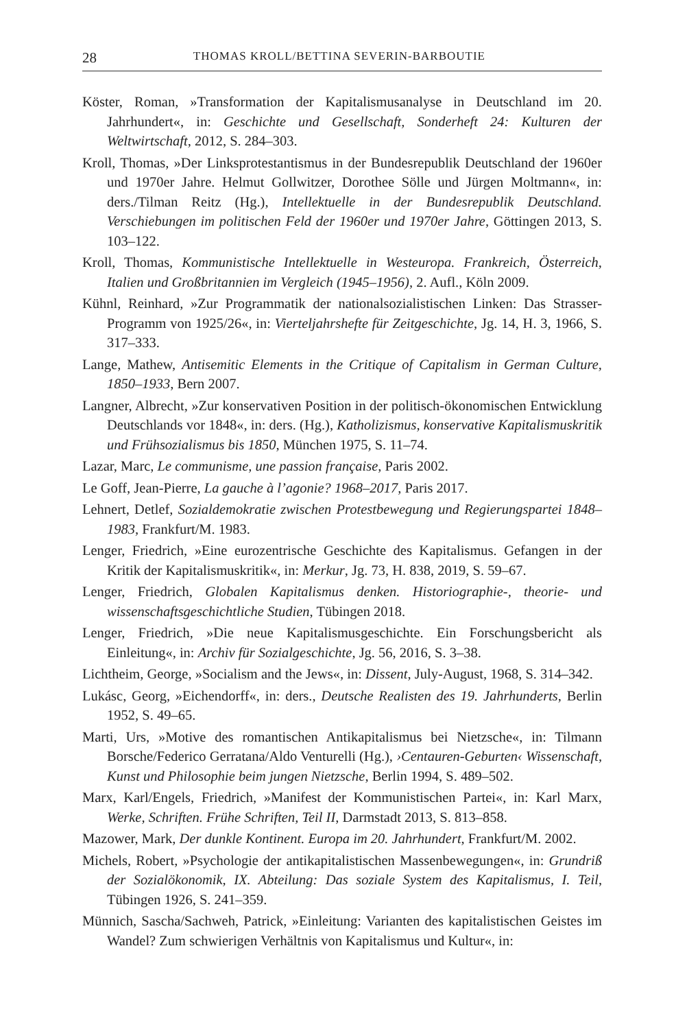28 THOMAS KROLL/BETTINA SEVERIN-BARBOUTIE
Köster, Roman, »Transformation der Kapitalismusanalyse in Deutschland im 20. Jahrhundert«, in: Geschichte und Gesellschaft, Sonderheft 24: Kulturen der Weltwirtschaft, 2012, S. 284–303.
Kroll, Thomas, »Der Linksprotestantismus in der Bundesrepublik Deutschland der 1960er und 1970er Jahre. Helmut Gollwitzer, Dorothee Sölle und Jürgen Moltmann«, in: ders./Tilman Reitz (Hg.), Intellektuelle in der Bundesrepublik Deutschland. Verschiebungen im politischen Feld der 1960er und 1970er Jahre, Göttingen 2013, S. 103–122.
Kroll, Thomas, Kommunistische Intellektuelle in Westeuropa. Frankreich, Österreich, Italien und Großbritannien im Vergleich (1945–1956), 2. Aufl., Köln 2009.
Kühnl, Reinhard, »Zur Programmatik der nationalsozialistischen Linken: Das Strasser-Programm von 1925/26«, in: Vierteljahrshefte für Zeitgeschichte, Jg. 14, H. 3, 1966, S. 317–333.
Lange, Mathew, Antisemitic Elements in the Critique of Capitalism in German Culture, 1850–1933, Bern 2007.
Langner, Albrecht, »Zur konservativen Position in der politisch-ökonomischen Entwicklung Deutschlands vor 1848«, in: ders. (Hg.), Katholizismus, konservative Kapitalismuskritik und Frühsozialismus bis 1850, München 1975, S. 11–74.
Lazar, Marc, Le communisme, une passion française, Paris 2002.
Le Goff, Jean-Pierre, La gauche à l’agonie? 1968–2017, Paris 2017.
Lehnert, Detlef, Sozialdemokratie zwischen Protestbewegung und Regierungspartei 1848–1983, Frankfurt/M. 1983.
Lenger, Friedrich, »Eine eurozentrische Geschichte des Kapitalismus. Gefangen in der Kritik der Kapitalismuskritik«, in: Merkur, Jg. 73, H. 838, 2019, S. 59–67.
Lenger, Friedrich, Globalen Kapitalismus denken. Historiographie-, theorie- und wissenschaftsgeschichtliche Studien, Tübingen 2018.
Lenger, Friedrich, »Die neue Kapitalismusgeschichte. Ein Forschungsbericht als Einleitung«, in: Archiv für Sozialgeschichte, Jg. 56, 2016, S. 3–38.
Lichtheim, George, »Socialism and the Jews«, in: Dissent, July-August, 1968, S. 314–342.
Lukásc, Georg, »Eichendorff«, in: ders., Deutsche Realisten des 19. Jahrhunderts, Berlin 1952, S. 49–65.
Marti, Urs, »Motive des romantischen Antikapitalismus bei Nietzsche«, in: Tilmann Borsche/Federico Gerratana/Aldo Venturelli (Hg.), ›Centauren-Geburten‹ Wissenschaft, Kunst und Philosophie beim jungen Nietzsche, Berlin 1994, S. 489–502.
Marx, Karl/Engels, Friedrich, »Manifest der Kommunistischen Partei«, in: Karl Marx, Werke, Schriften. Frühe Schriften, Teil II, Darmstadt 2013, S. 813–858.
Mazower, Mark, Der dunkle Kontinent. Europa im 20. Jahrhundert, Frankfurt/M. 2002.
Michels, Robert, »Psychologie der antikapitalistischen Massenbewegungen«, in: Grundriß der Sozialökonomik, IX. Abteilung: Das soziale System des Kapitalismus, I. Teil, Tübingen 1926, S. 241–359.
Münnich, Sascha/Sachweh, Patrick, »Einleitung: Varianten des kapitalistischen Geistes im Wandel? Zum schwierigen Verhältnis von Kapitalismus und Kultur«, in: